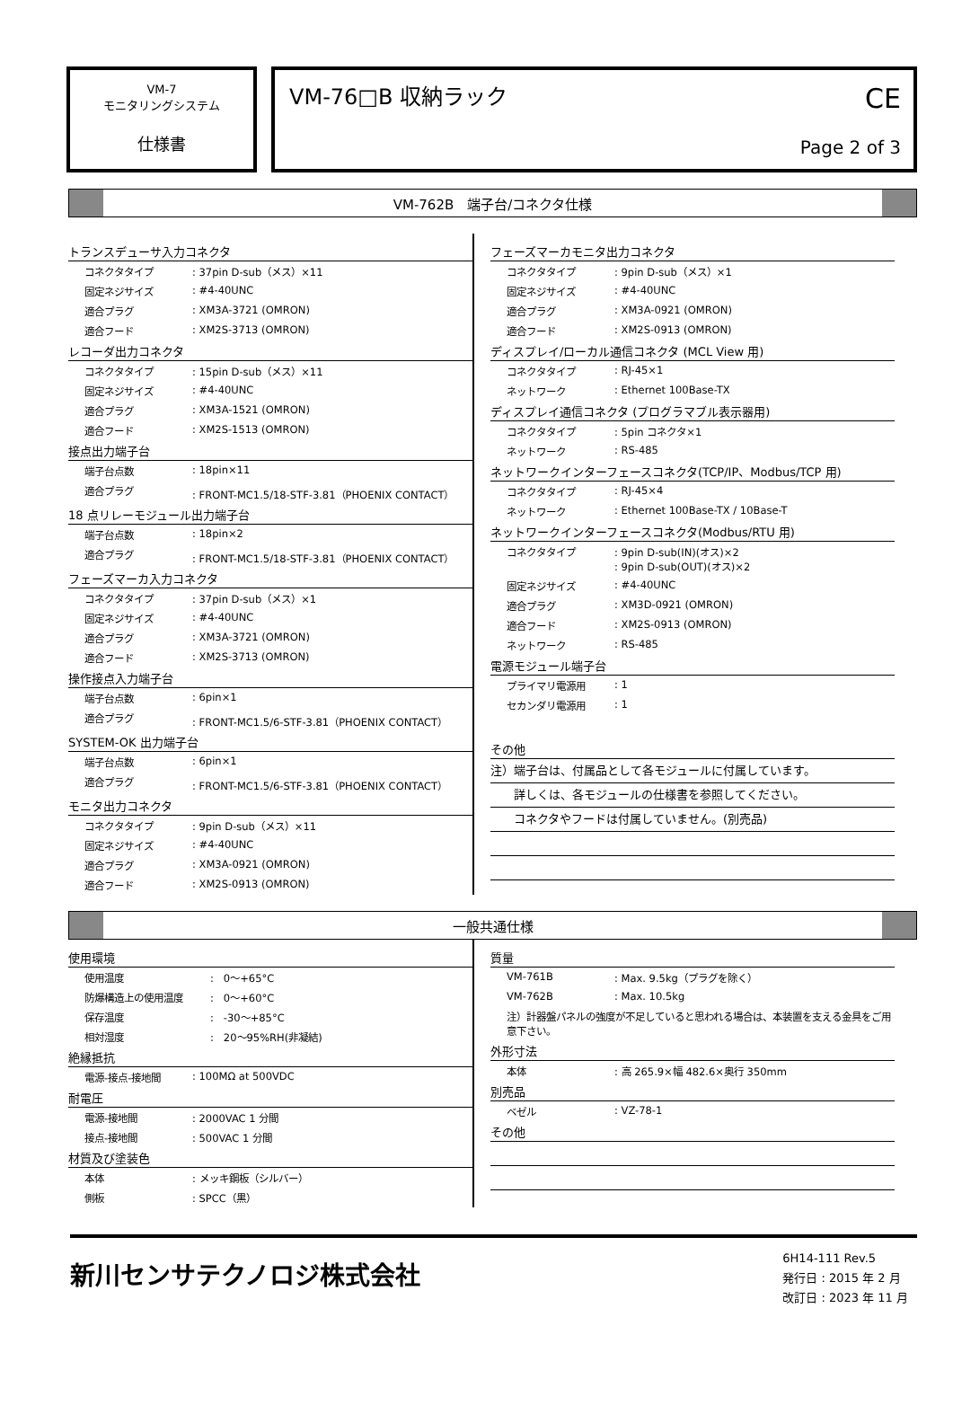VM-7
モニタリングシステム
仕様書
VM-76□B 収納ラック
CE
Page 2 of 3
VM-762B　端子台/コネクタ仕様
トランスデューサ入力コネクタ
| コネクタタイプ | : 37pin D-sub（メス）×11 |
| 固定ネジサイズ | : #4-40UNC |
| 適合プラグ | : XM3A-3721 (OMRON) |
| 適合フード | : XM2S-3713 (OMRON) |
レコーダ出力コネクタ
| コネクタタイプ | : 15pin D-sub（メス）×11 |
| 固定ネジサイズ | : #4-40UNC |
| 適合プラグ | : XM3A-1521 (OMRON) |
| 適合フード | : XM2S-1513 (OMRON) |
接点出力端子台
| 端子台点数 | : 18pin×11 |
| 適合プラグ | : FRONT-MC1.5/18-STF-3.81（PHOENIX CONTACT） |
18 点リレーモジュール出力端子台
| 端子台点数 | : 18pin×2 |
| 適合プラグ | : FRONT-MC1.5/18-STF-3.81（PHOENIX CONTACT） |
フェーズマーカ入力コネクタ
| コネクタタイプ | : 37pin D-sub（メス）×1 |
| 固定ネジサイズ | : #4-40UNC |
| 適合プラグ | : XM3A-3721 (OMRON) |
| 適合フード | : XM2S-3713 (OMRON) |
操作接点入力端子台
| 端子台点数 | : 6pin×1 |
| 適合プラグ | : FRONT-MC1.5/6-STF-3.81（PHOENIX CONTACT） |
SYSTEM-OK 出力端子台
| 端子台点数 | : 6pin×1 |
| 適合プラグ | : FRONT-MC1.5/6-STF-3.81（PHOENIX CONTACT） |
モニタ出力コネクタ
| コネクタタイプ | : 9pin D-sub（メス）×11 |
| 固定ネジサイズ | : #4-40UNC |
| 適合プラグ | : XM3A-0921 (OMRON) |
| 適合フード | : XM2S-0913 (OMRON) |
フェーズマーカモニタ出力コネクタ
| コネクタタイプ | : 9pin D-sub（メス）×1 |
| 固定ネジサイズ | : #4-40UNC |
| 適合プラグ | : XM3A-0921 (OMRON) |
| 適合フード | : XM2S-0913 (OMRON) |
ディスプレイ/ローカル通信コネクタ (MCL View 用)
| コネクタタイプ | : RJ-45×1 |
| ネットワーク | : Ethernet 100Base-TX |
ディスプレイ通信コネクタ (プログラマブル表示器用)
| コネクタタイプ | : 5pin コネクタ×1 |
| ネットワーク | : RS-485 |
ネットワークインターフェースコネクタ(TCP/IP、Modbus/TCP 用)
| コネクタタイプ | : RJ-45×4 |
| ネットワーク | : Ethernet 100Base-TX / 10Base-T |
ネットワークインターフェースコネクタ(Modbus/RTU 用)
| コネクタタイプ | : 9pin D-sub(IN)(オス)×2 : 9pin D-sub(OUT)(オス)×2 |
| 固定ネジサイズ | : #4-40UNC |
| 適合プラグ | : XM3D-0921 (OMRON) |
| 適合フード | : XM2S-0913 (OMRON) |
| ネットワーク | : RS-485 |
電源モジュール端子台
| プライマリ電源用 | : 1 |
| セカンダリ電源用 | : 1 |
その他
注）端子台は、付属品として各モジュールに付属しています。
　　詳しくは、各モジュールの仕様書を参照してください。
　　コネクタやフードは付属していません。(別売品)
一般共通仕様
使用環境
| 使用温度 | : 0〜+65°C |
| 防爆構造上の使用温度 | : 0〜+60°C |
| 保存温度 | : -30〜+85°C |
| 相対湿度 | : 20〜95%RH(非凝結) |
絶縁抵抗
| 電源-接点-接地間 | : 100MΩ at 500VDC |
耐電圧
| 電源-接地間 | : 2000VAC 1 分間 |
| 接点-接地間 | : 500VAC 1 分間 |
材質及び塗装色
| 本体 | : メッキ鋼板（シルバー） |
| 側板 | : SPCC（黒） |
質量
| VM-761B | : Max. 9.5kg（プラグを除く） |
| VM-762B | : Max. 10.5kg |
| 注）計器盤パネルの強度が不足していると思われる場合は、本装置を支える金具をご用意下さい。 | |
外形寸法
| 本体 | : 高 265.9×幅 482.6×奥行 350mm |
別売品
| ベゼル | : VZ-78-1 |
その他
新川センサテクノロジ株式会社
6H14-111 Rev.5
発行日 : 2015 年 2 月
改訂日 : 2023 年 11 月